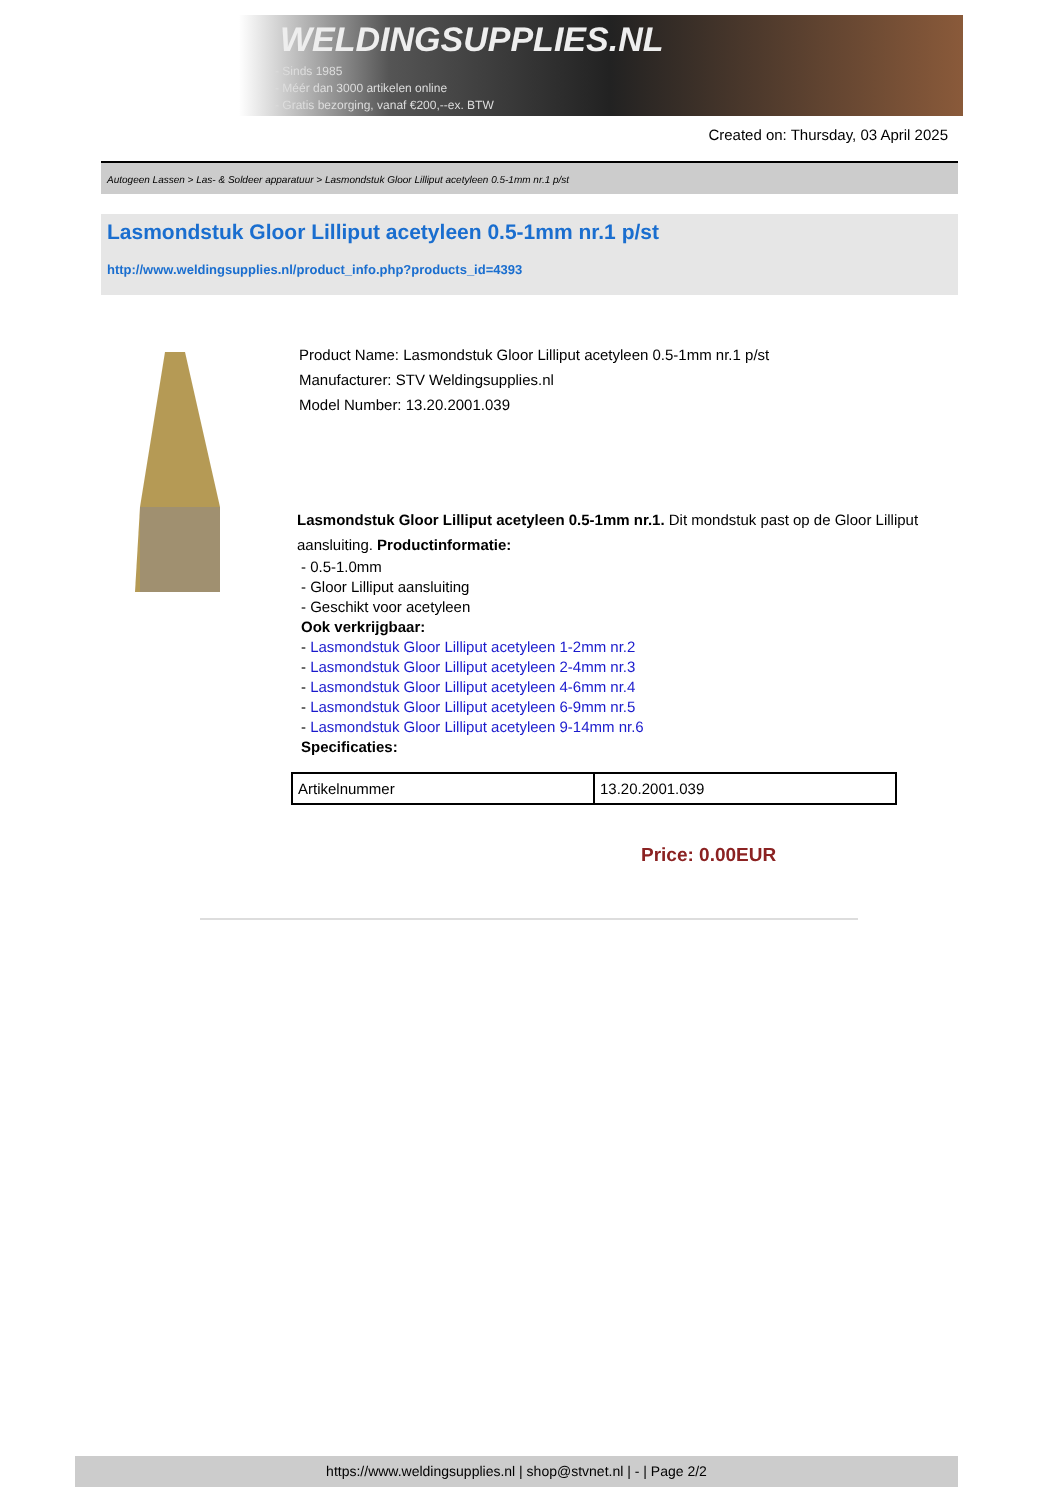WELDINGSUPPLIES.NL
- Sinds 1985
- Méér dan 3000 artikelen online
- Gratis bezorging, vanaf €200,--ex. BTW
Created on: Thursday, 03 April 2025
Autogeen Lassen > Las- & Soldeer apparatuur > Lasmondstuk Gloor Lilliput acetyleen 0.5-1mm nr.1 p/st
Lasmondstuk Gloor Lilliput acetyleen 0.5-1mm nr.1 p/st
http://www.weldingsupplies.nl/product_info.php?products_id=4393
Product Name: Lasmondstuk Gloor Lilliput acetyleen 0.5-1mm nr.1 p/st
Manufacturer: STV Weldingsupplies.nl
Model Number: 13.20.2001.039
Lasmondstuk Gloor Lilliput acetyleen 0.5-1mm nr.1. Dit mondstuk past op de Gloor Lilliput aansluiting. Productinformatie:
- 0.5-1.0mm
- Gloor Lilliput aansluiting
- Geschikt voor acetyleen
Ook verkrijgbaar:
- Lasmondstuk Gloor Lilliput acetyleen 1-2mm nr.2
- Lasmondstuk Gloor Lilliput acetyleen 2-4mm nr.3
- Lasmondstuk Gloor Lilliput acetyleen 4-6mm nr.4
- Lasmondstuk Gloor Lilliput acetyleen 6-9mm nr.5
- Lasmondstuk Gloor Lilliput acetyleen 9-14mm nr.6
Specificaties:
| Artikelnummer | 13.20.2001.039 |
Price: 0.00EUR
https://www.weldingsupplies.nl | shop@stvnet.nl | - | Page 2/2